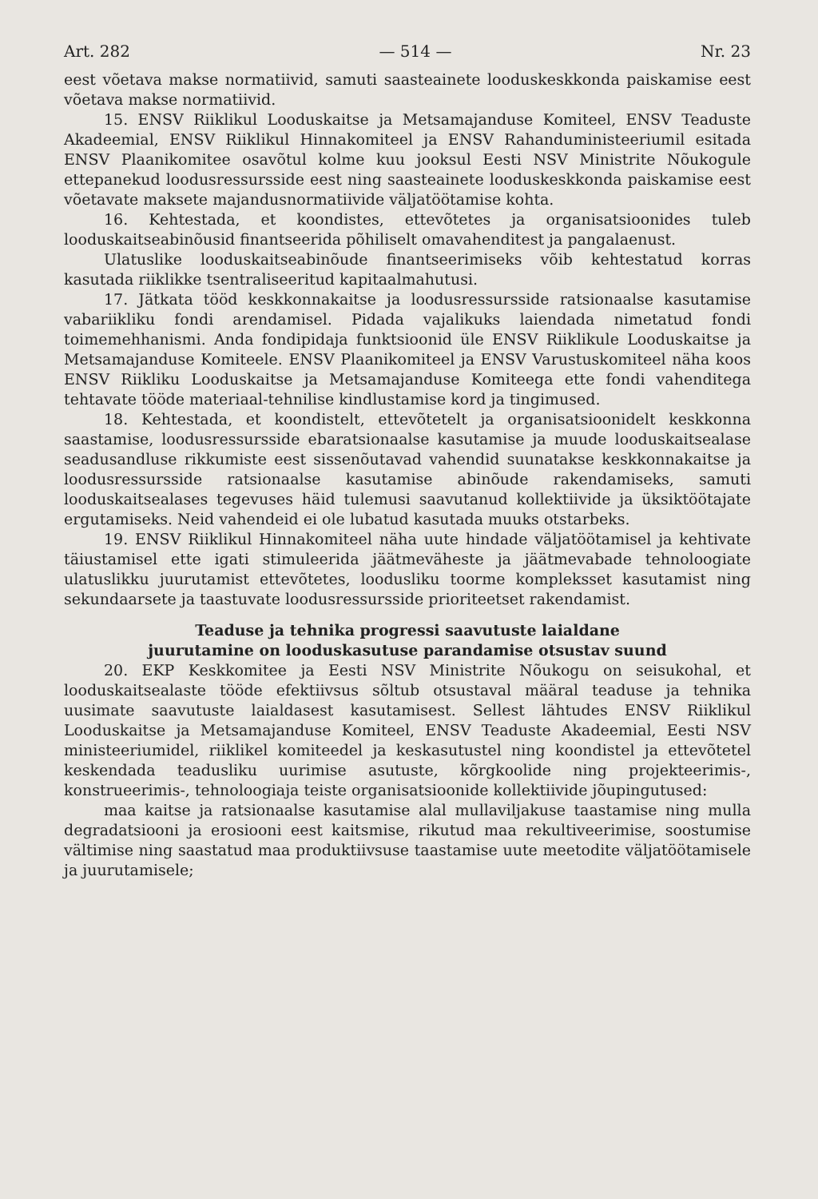Art. 282 — 514 — Nr. 23
eest võetava makse normatiivid, samuti saasteainete looduskeskkonda paiskamise eest võetava makse normatiivid.
15. ENSV Riiklikul Looduskaitse ja Metsamajanduse Komiteel, ENSV Teaduste Akadeemial, ENSV Riiklikul Hinnakomiteel ja ENSV Rahanduministeeriumil esitada ENSV Plaanikomitee osavõtul kolme kuu jooksul Eesti NSV Ministrite Nõukogule ettepanekud loodusressursside eest ning saasteainete looduskeskkonda paiskamise eest võetavate maksete majandusnormatiivide väljatöötamise kohta.
16. Kehtestada, et koondistes, ettevõtetes ja organisatsioonides tuleb looduskaitseabinõusid finantseerida põhiliselt omavahenditest ja pangalaenust.
Ulatuslike looduskaitseabinõude finantseerimiseks võib kehtestatud korras kasutada riiklikke tsentraliseeritud kapitaalmahutusi.
17. Jätkata tööd keskkonnakaitse ja loodusressursside ratsionaalse kasutamise vabariikliku fondi arendamisel. Pidada vajalikuks laiendada nimetatud fondi toimemehhanismi. Anda fondipidaja funktsioonid üle ENSV Riiklikule Looduskaitse ja Metsamajanduse Komiteele. ENSV Plaanikomiteel ja ENSV Varustuskomiteel näha koos ENSV Riikliku Looduskaitse ja Metsamajanduse Komiteega ette fondi vahenditega tehtavate tööde materiaal-tehnilise kindlustamise kord ja tingimused.
18. Kehtestada, et koondistelt, ettevõtetelt ja organisatsioonidelt keskkonna saastamise, loodusressursside ebaratsionaalse kasutamise ja muude looduskaitsealase seadusandluse rikkumiste eest sissenõutavad vahendid suunatakse keskkonnakaitse ja loodusressursside ratsionaalse kasutamise abinõude rakendamiseks, samuti looduskaitsealases tegevuses häid tulemusi saavutanud kollektiivide ja üksiktöötajate ergutamiseks. Neid vahendeid ei ole lubatud kasutada muuks otstarbeks.
19. ENSV Riiklikul Hinnakomiteel näha uute hindade väljatöötamisel ja kehtivate täiustamisel ette igati stimuleerida jäätmeväheste ja jäätmevabade tehnoloogiate ulatuslikku juurutamist ettevõtetes, loodusliku toorme kompleksset kasutamist ning sekundaarsete ja taastuvate loodusressursside prioriteetset rakendamist.
Teaduse ja tehnika progressi saavutuste laialdane
juurutamine on looduskasutuse parandamise otsustav suund
20. EKP Keskkomitee ja Eesti NSV Ministrite Nõukogu on seisukohal, et looduskaitsealaste tööde efektiivsus sõltub otsustaval määral teaduse ja tehnika uusimate saavutuste laialdasest kasutamisest. Sellest lähtudes ENSV Riiklikul Looduskaitse ja Metsamajanduse Komiteel, ENSV Teaduste Akadeemial, Eesti NSV ministeeriumidel, riiklikel komiteedel ja keskasutustel ning koondistel ja ettevõtetel keskendada teadusliku uurimise asutuste, kõrgkoolide ning projekteerimis-, konstrueerimis-, tehnoloogiaja teiste organisatsioonide kollektiivide jõupingutused:
maa kaitse ja ratsionaalse kasutamise alal mullaviljakuse taastamise ning mulla degradatsiooni ja erosiooni eest kaitsmise, rikutud maa rekultiveerimise, soostumise vältimise ning saastatud maa produktiivsuse taastamise uute meetodite väljatöötamisele ja juurutamisele;